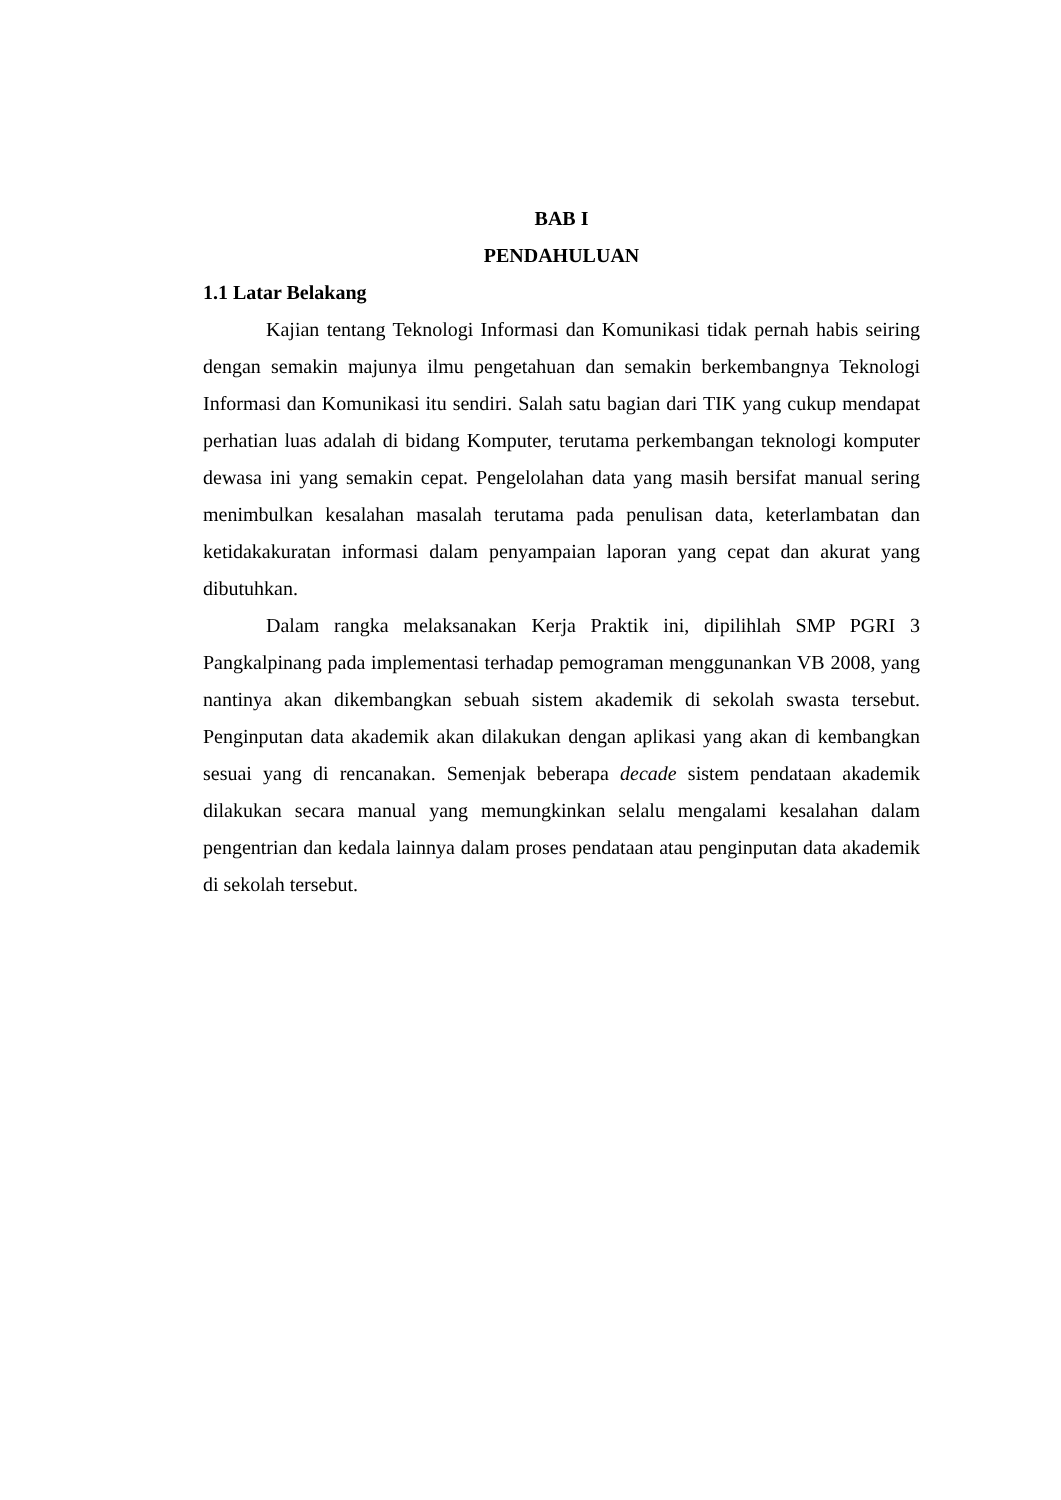BAB I
PENDAHULUAN
1.1 Latar Belakang
Kajian tentang Teknologi Informasi dan Komunikasi tidak pernah habis seiring dengan semakin majunya ilmu pengetahuan dan semakin berkembangnya Teknologi Informasi dan Komunikasi itu sendiri. Salah satu bagian dari TIK yang cukup mendapat perhatian luas adalah di bidang Komputer, terutama perkembangan teknologi komputer dewasa ini yang semakin cepat. Pengelolahan data yang masih bersifat manual sering menimbulkan kesalahan masalah terutama pada penulisan data, keterlambatan dan ketidakakuratan informasi dalam penyampaian laporan yang cepat dan akurat yang dibutuhkan.
Dalam rangka melaksanakan Kerja Praktik ini, dipilihlah SMP PGRI 3 Pangkalpinang pada implementasi terhadap pemograman menggunankan VB 2008, yang nantinya akan dikembangkan sebuah sistem akademik di sekolah swasta tersebut. Penginputan data akademik akan dilakukan dengan aplikasi yang akan di kembangkan sesuai yang di rencanakan. Semenjak beberapa decade sistem pendataan akademik dilakukan secara manual yang memungkinkan selalu mengalami kesalahan dalam pengentrian dan kedala lainnya dalam proses pendataan atau penginputan data akademik di sekolah tersebut.